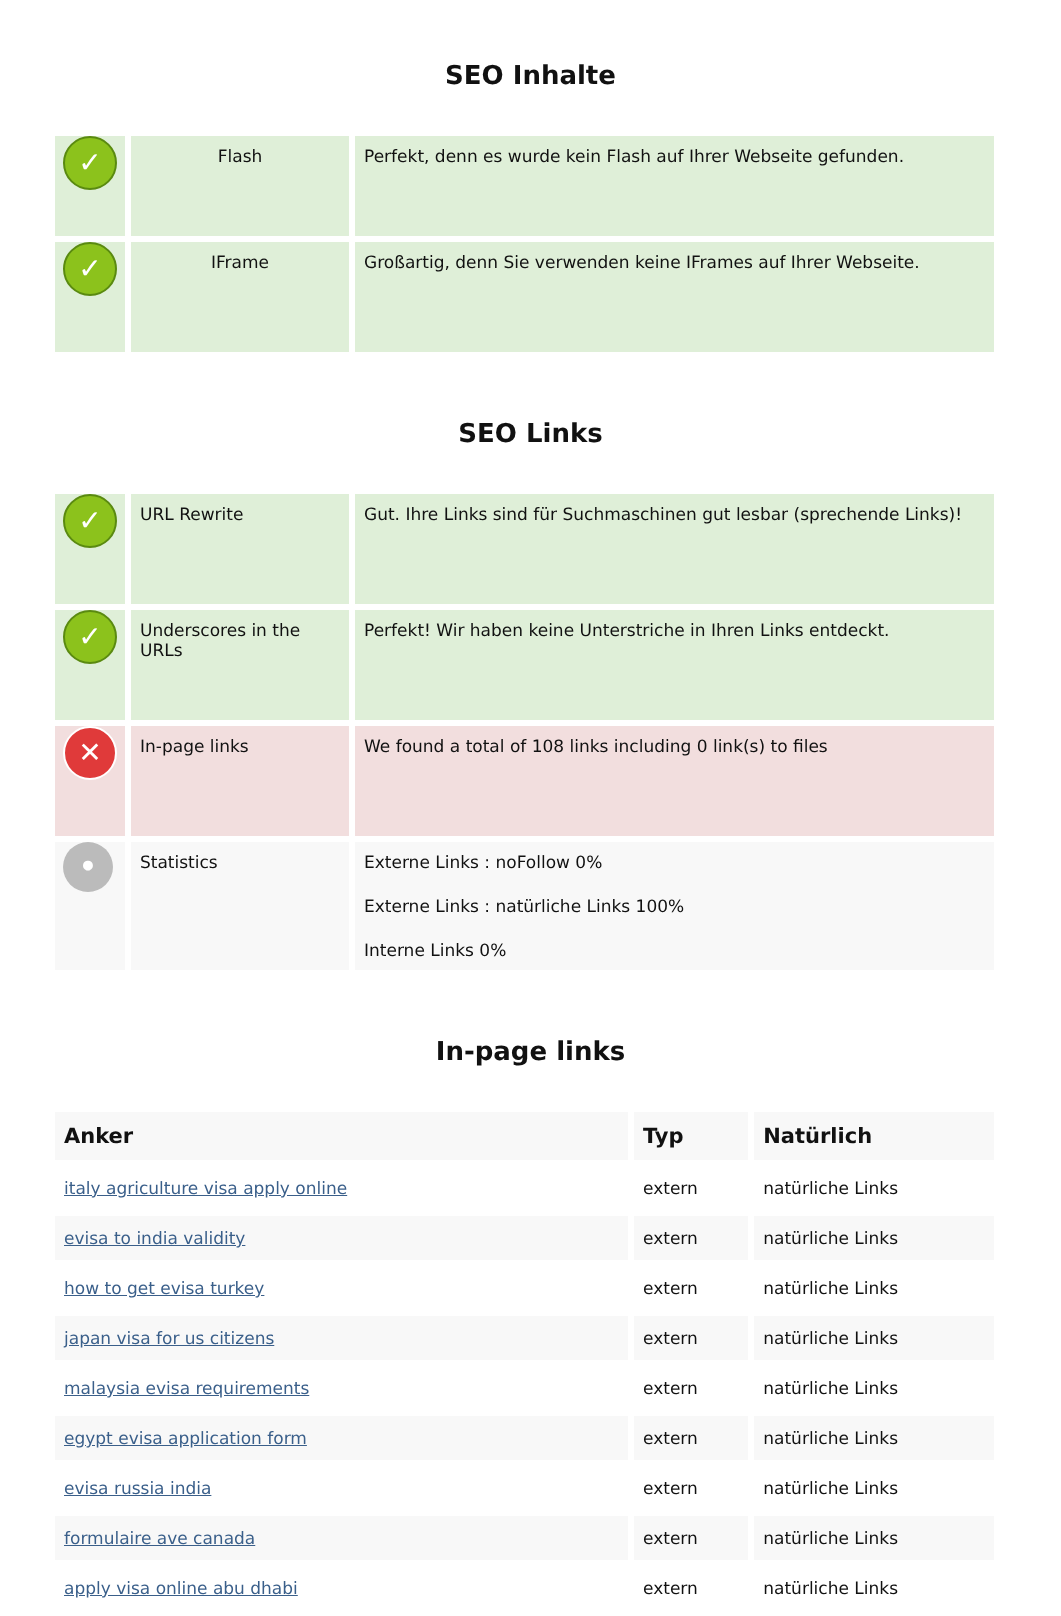SEO Inhalte
| ✓ | Flash | Perfekt, denn es wurde kein Flash auf Ihrer Webseite gefunden. |
| ✓ | IFrame | Großartig, denn Sie verwenden keine IFrames auf Ihrer Webseite. |
SEO Links
| ✓ | URL Rewrite | Gut. Ihre Links sind für Suchmaschinen gut lesbar (sprechende Links)! |
| ✓ | Underscores in the URLs | Perfekt! Wir haben keine Unterstriche in Ihren Links entdeckt. |
| ✕ | In-page links | We found a total of 108 links including 0 link(s) to files |
| • | Statistics | Externe Links : noFollow 0% Externe Links : natürliche Links 100% Interne Links 0% |
In-page links
| Anker | Typ | Natürlich |
| --- | --- | --- |
| italy agriculture visa apply online | extern | natürliche Links |
| evisa to india validity | extern | natürliche Links |
| how to get evisa turkey | extern | natürliche Links |
| japan visa for us citizens | extern | natürliche Links |
| malaysia evisa requirements | extern | natürliche Links |
| egypt evisa application form | extern | natürliche Links |
| evisa russia india | extern | natürliche Links |
| formulaire ave canada | extern | natürliche Links |
| apply visa online abu dhabi | extern | natürliche Links |